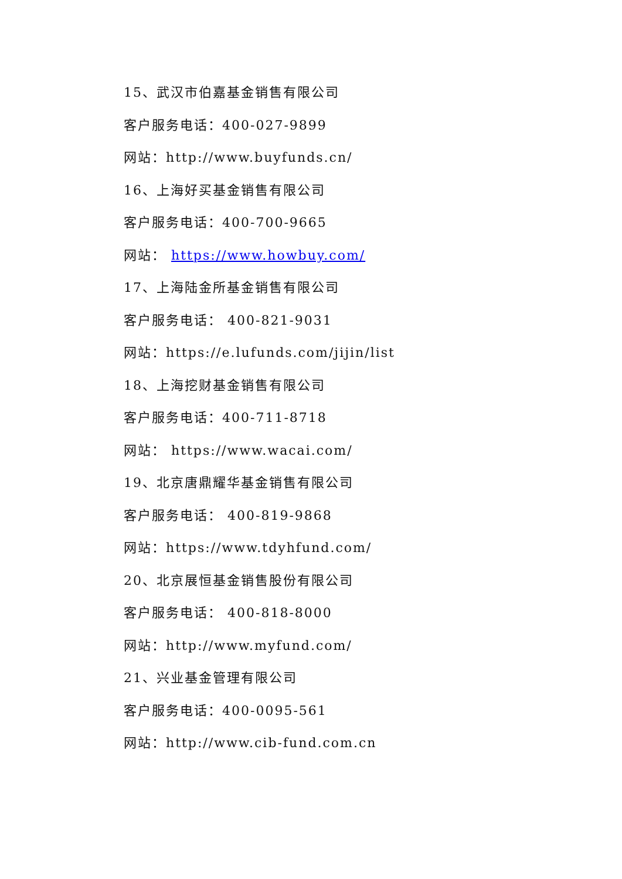15、武汉市伯嘉基金销售有限公司
客户服务电话：400-027-9899
网站：http://www.buyfunds.cn/
16、上海好买基金销售有限公司
客户服务电话：400-700-9665
网站： https://www.howbuy.com/
17、上海陆金所基金销售有限公司
客户服务电话： 400-821-9031
网站：https://e.lufunds.com/jijin/list
18、上海挖财基金销售有限公司
客户服务电话：400-711-8718
网站： https://www.wacai.com/
19、北京唐鼎耀华基金销售有限公司
客户服务电话： 400-819-9868
网站：https://www.tdyhfund.com/
20、北京展恒基金销售股份有限公司
客户服务电话： 400-818-8000
网站：http://www.myfund.com/
21、兴业基金管理有限公司
客户服务电话：400-0095-561
网站：http://www.cib-fund.com.cn